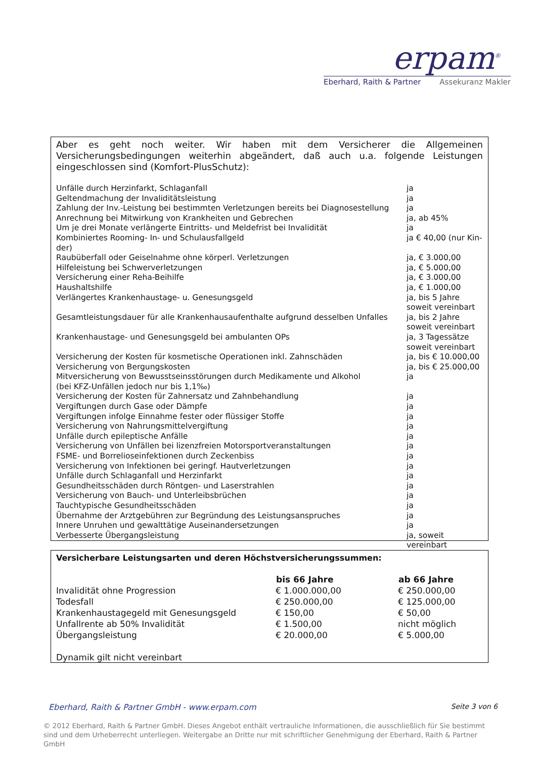erpam<sup>®</sup>
Eberhard, Raith & Partner Assekuranz Makler
Aber es geht noch weiter. Wir haben mit dem Versicherer die Allgemeinen Versicherungsbedingungen weiterhin abgeändert, daß auch u.a. folgende Leistungen eingeschlossen sind (Komfort-PlusSchutz):
| Unfälle durch Herzinfarkt, Schlaganfall | ja |
| Geltendmachung der Invaliditätsleistung | ja |
| Zahlung der Inv.-Leistung bei bestimmten Verletzungen bereits bei Diagnosestellung | ja |
| Anrechnung bei Mitwirkung von Krankheiten und Gebrechen | ja, ab 45% |
| Um je drei Monate verlängerte Eintritts- und Meldefrist bei Invalidität | ja |
| Kombiniertes Rooming- In- und Schulausfallgeld | ja € 40,00 (nur Kin- |
| der) | |
| Raubüberfall oder Geiselnahme ohne körperl. Verletzungen | ja, € 3.000,00 |
| Hilfeleistung bei Schwerverletzungen | ja, € 5.000,00 |
| Versicherung einer Reha-Beihilfe | ja, € 3.000,00 |
| Haushaltshilfe | ja, € 1.000,00 |
| Verlängertes Krankenhaustage- u. Genesungsgeld | ja, bis 5 Jahre soweit vereinbart |
| Gesamtleistungsdauer für alle Krankenhausaufenthalte aufgrund desselben Unfalles | ja, bis 2 Jahre soweit vereinbart |
| Krankenhaustage- und Genesungsgeld bei ambulanten OPs | ja, 3 Tagessätze soweit vereinbart |
| Versicherung der Kosten für kosmetische Operationen inkl. Zahnschäden | ja, bis € 10.000,00 |
| Versicherung von Bergungskosten | ja, bis € 25.000,00 |
| Mitversicherung von Bewusstseinsstörungen durch Medikamente und Alkohol (bei KFZ-Unfällen jedoch nur bis 1,1‰) | ja |
| Versicherung der Kosten für Zahnersatz und Zahnbehandlung | ja |
| Vergiftungen durch Gase oder Dämpfe | ja |
| Vergiftungen infolge Einnahme fester oder flüssiger Stoffe | ja |
| Versicherung von Nahrungsmittelvergiftung | ja |
| Unfälle durch epileptische Anfälle | ja |
| Versicherung von Unfällen bei lizenzfreien Motorsportveranstaltungen | ja |
| FSME- und Borrelioseinfektionen durch Zeckenbiss | ja |
| Versicherung von Infektionen bei geringf. Hautverletzungen | ja |
| Unfälle durch Schlaganfall und Herzinfarkt | ja |
| Gesundheitsschäden durch Röntgen- und Laserstrahlen | ja |
| Versicherung von Bauch- und Unterleibsbrüchen | ja |
| Tauchtypische Gesundheitsschäden | ja |
| Übernahme der Arztgebühren zur Begründung des Leistungsanspruches | ja |
| Innere Unruhen und gewalttätige Auseinandersetzungen | ja |
| Verbesserte Übergangsleistung | ja, soweit vereinbart |
Versicherbare Leistungsarten und deren Höchstversicherungssummen:
| | bis 66 Jahre | ab 66 Jahre |
| --- | --- | --- |
| Invalidität ohne Progression | € 1.000.000,00 | € 250.000,00 |
| Todesfall | € 250.000,00 | € 125.000,00 |
| Krankenhaustagegeld mit Genesungsgeld | € 150,00 | € 50,00 |
| Unfallrente ab 50% Invalidität | € 1.500,00 | nicht möglich |
| Übergangsleistung | € 20.000,00 | € 5.000,00 |
Dynamik gilt nicht vereinbart
Eberhard, Raith & Partner GmbH - www.erpam.com Seite 3 von 6
© 2012 Eberhard, Raith & Partner GmbH. Dieses Angebot enthält vertrauliche Informationen, die ausschließlich für Sie bestimmt sind und dem Urheberrecht unterliegen. Weitergabe an Dritte nur mit schriftlicher Genehmigung der Eberhard, Raith & Partner GmbH